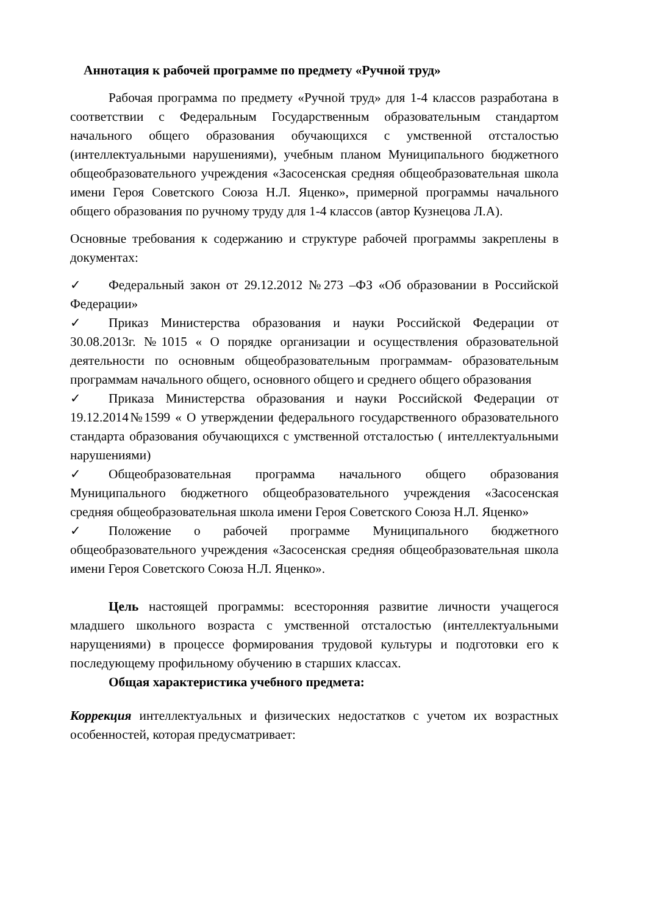Аннотация к рабочей программе по предмету «Ручной труд»
Рабочая программа по предмету «Ручной труд» для 1-4 классов разработана в соответствии с Федеральным Государственным образовательным стандартом начального общего образования обучающихся с умственной отсталостью (интеллектуальными нарушениями), учебным планом Муниципального бюджетного общеобразовательного учреждения «Засосенская средняя общеобразовательная школа имени Героя Советского Союза Н.Л. Яценко», примерной программы начального общего образования по ручному труду для 1-4 классов (автор Кузнецова Л.А).
Основные требования к содержанию и структуре рабочей программы закреплены в документах:
✓ Федеральный закон от 29.12.2012 №273 –ФЗ «Об образовании в Российской Федерации»
✓ Приказ Министерства образования и науки Российской Федерации от 30.08.2013г. №1015 « О порядке организации и осуществления образовательной деятельности по основным общеобразовательным программам- образовательным программам начального общего, основного общего и среднего общего образования
✓ Приказа Министерства образования и науки Российской Федерации от 19.12.2014№1599 « О утверждении федерального государственного образовательного стандарта образования обучающихся с умственной отсталостью ( интеллектуальными нарушениями)
✓ Общеобразовательная программа начального общего образования Муниципального бюджетного общеобразовательного учреждения «Засосенская средняя общеобразовательная школа имени Героя Советского Союза Н.Л. Яценко»
✓ Положение о рабочей программе Муниципального бюджетного общеобразовательного учреждения «Засосенская средняя общеобразовательная школа имени Героя Советского Союза Н.Л. Яценко».
Цель настоящей программы: всесторонняя развитие личности учащегося младшего школьного возраста с умственной отсталостью (интеллектуальными нарущениями) в процессе формирования трудовой культуры и подготовки его к последующему профильному обучению в старших классах.
Общая характеристика учебного предмета:
Коррекция интеллектуальных и физических недостатков с учетом их возрастных особенностей, которая предусматривает: